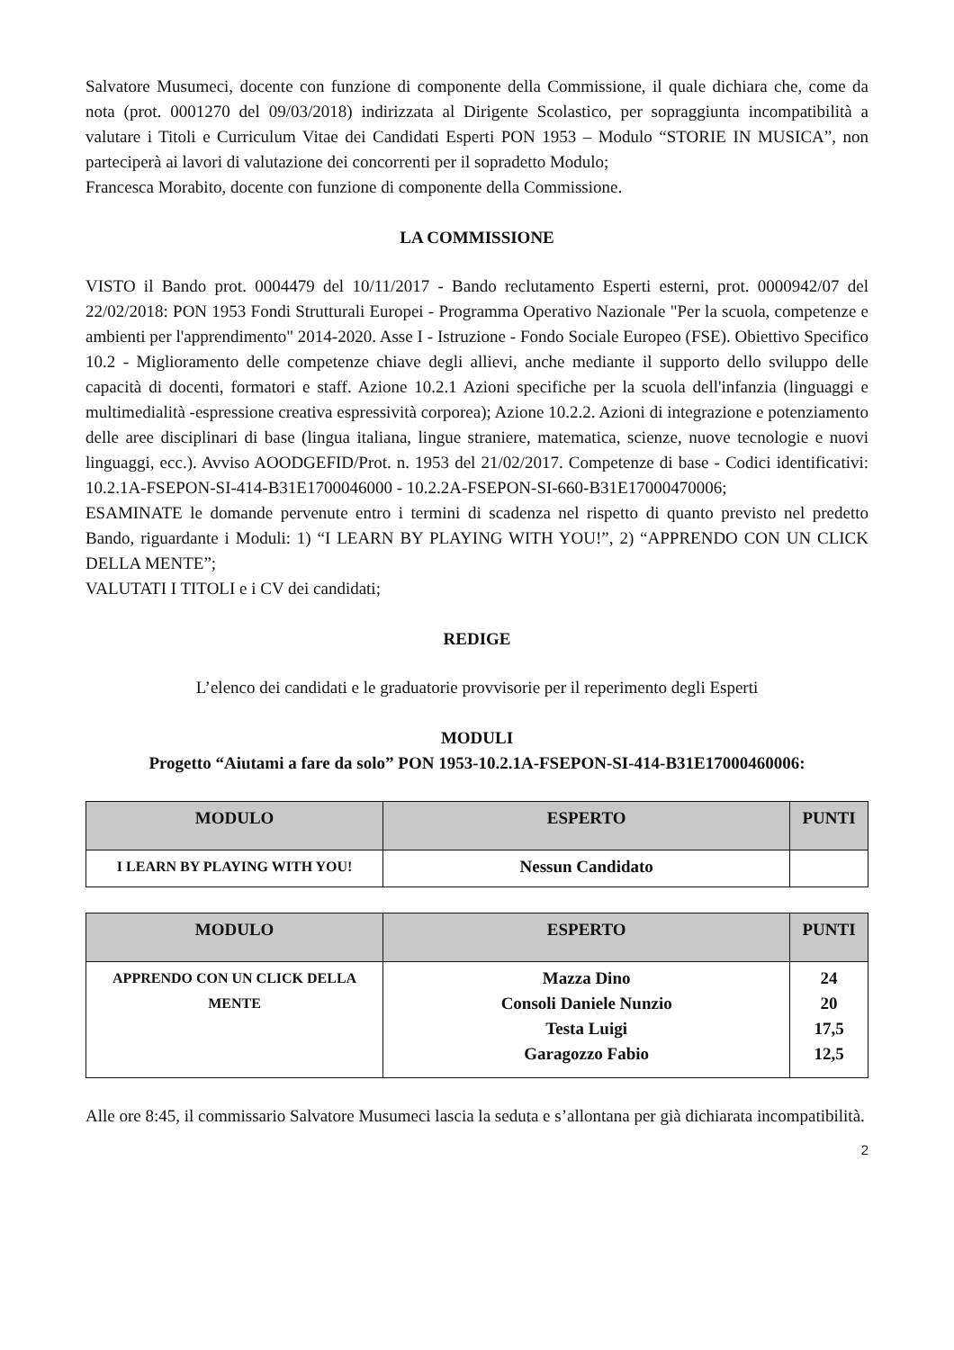Salvatore Musumeci, docente con funzione di componente della Commissione, il quale dichiara che, come da nota (prot. 0001270 del 09/03/2018) indirizzata al Dirigente Scolastico, per sopraggiunta incompatibilità a valutare i Titoli e Curriculum Vitae dei Candidati Esperti PON 1953 – Modulo “STORIE IN MUSICA”, non parteciperà ai lavori di valutazione dei concorrenti per il sopradetto Modulo;
Francesca Morabito, docente con funzione di componente della Commissione.
LA COMMISSIONE
VISTO il Bando prot. 0004479 del 10/11/2017 - Bando reclutamento Esperti esterni, prot. 0000942/07 del 22/02/2018: PON 1953 Fondi Strutturali Europei - Programma Operativo Nazionale "Per la scuola, competenze e ambienti per l'apprendimento" 2014-2020. Asse I - Istruzione - Fondo Sociale Europeo (FSE). Obiettivo Specifico 10.2 - Miglioramento delle competenze chiave degli allievi, anche mediante il supporto dello sviluppo delle capacità di docenti, formatori e staff. Azione 10.2.1 Azioni specifiche per la scuola dell'infanzia (linguaggi e multimedialità -espressione creativa espressività corporea); Azione 10.2.2. Azioni di integrazione e potenziamento delle aree disciplinari di base (lingua italiana, lingue straniere, matematica, scienze, nuove tecnologie e nuovi linguaggi, ecc.). Avviso AOODGEFID/Prot. n. 1953 del 21/02/2017. Competenze di base - Codici identificativi: 10.2.1A-FSEPON-SI-414-B31E1700046000 - 10.2.2A-FSEPON-SI-660-B31E17000470006;
ESAMINATE le domande pervenute entro i termini di scadenza nel rispetto di quanto previsto nel predetto Bando, riguardante i Moduli: 1) “I LEARN BY PLAYING WITH YOU!”, 2) “APPRENDO CON UN CLICK DELLA MENTE”;
VALUTATI I TITOLI e i CV dei candidati;
REDIGE
L’elenco dei candidati e le graduatorie provvisorie per il reperimento degli Esperti
MODULI
Progetto “Aiutami a fare da solo” PON 1953-10.2.1A-FSEPON-SI-414-B31E17000460006:
| MODULO | ESPERTO | PUNTI |
| --- | --- | --- |
| I LEARN BY PLAYING WITH YOU! | Nessun Candidato | |
| MODULO | ESPERTO | PUNTI |
| --- | --- | --- |
| APPRENDO CON UN CLICK DELLA MENTE | Mazza Dino Consoli Daniele Nunzio Testa Luigi Garagozzo Fabio | 24 20 17,5 12,5 |
Alle ore 8:45, il commissario Salvatore Musumeci lascia la seduta e s’allontana per già dichiarata incompatibilità.
2